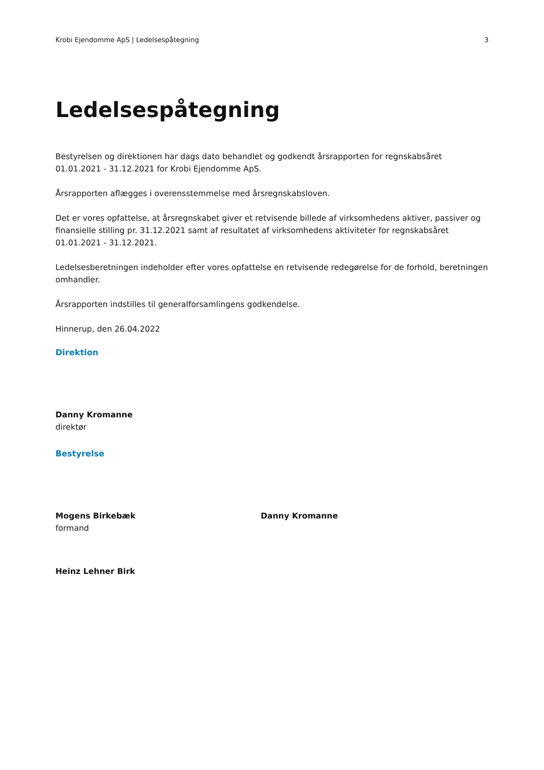Krobi Ejendomme ApS | Ledelsespåtegning 3
Ledelsespåtegning
Bestyrelsen og direktionen har dags dato behandlet og godkendt årsrapporten for regnskabsåret 01.01.2021 - 31.12.2021 for Krobi Ejendomme ApS.
Årsrapporten aflægges i overensstemmelse med årsregnskabsloven.
Det er vores opfattelse, at årsregnskabet giver et retvisende billede af virksomhedens aktiver, passiver og finansielle stilling pr. 31.12.2021 samt af resultatet af virksomhedens aktiviteter for regnskabsåret 01.01.2021 - 31.12.2021.
Ledelsesberetningen indeholder efter vores opfattelse en retvisende redegørelse for de forhold, beretningen omhandler.
Årsrapporten indstilles til generalforsamlingens godkendelse.
Hinnerup, den 26.04.2022
Direktion
Danny Kromanne
direktør
Bestyrelse
Mogens Birkebæk
formand
Danny Kromanne
Heinz Lehner Birk